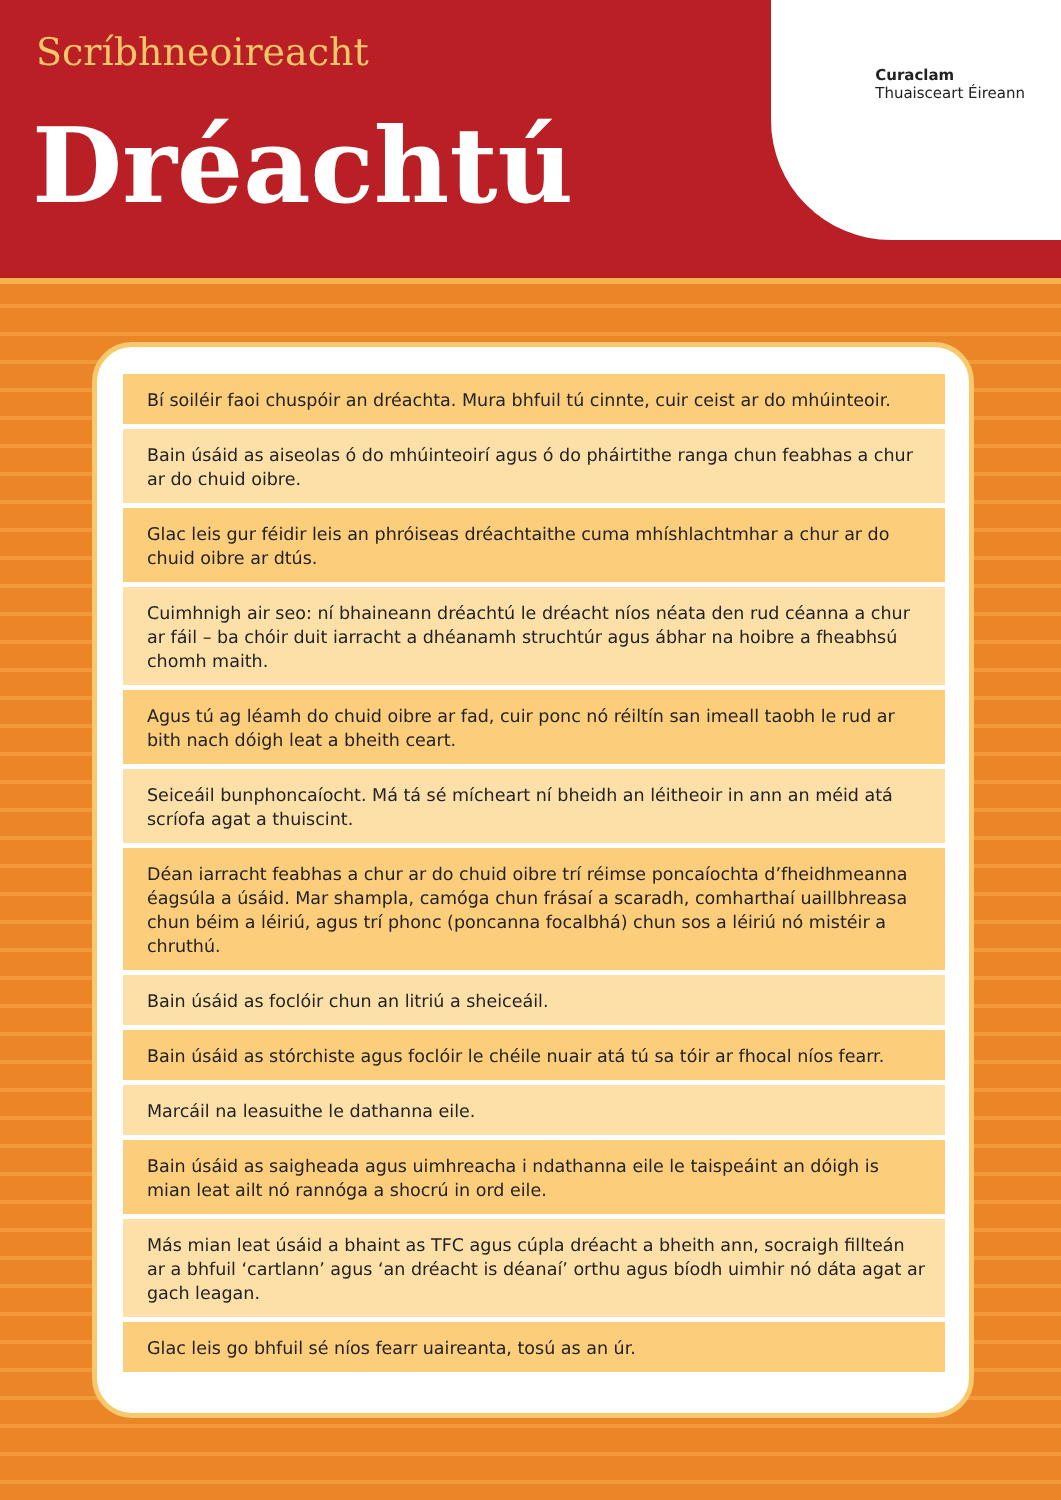Scríbhneoireacht
Dréachtú
Curaclam
Thuaisceart Éireann
Bí soiléir faoi chuspóir an dréachta. Mura bhfuil tú cinnte, cuir ceist ar do mhúinteoir.
Bain úsáid as aiseolas ó do mhúinteoirí agus ó do pháirtithe ranga chun feabhas a chur ar do chuid oibre.
Glac leis gur féidir leis an phróiseas dréachtaithe cuma mhíshlachtmhar a chur ar do chuid oibre ar dtús.
Cuimhnigh air seo: ní bhaineann dréachtú le dréacht níos néata den rud céanna a chur ar fáil – ba chóir duit iarracht a dhéanamh struchtúr agus ábhar na hoibre a fheabhsú chomh maith.
Agus tú ag léamh do chuid oibre ar fad, cuir ponc nó réiltín san imeall taobh le rud ar bith nach dóigh leat a bheith ceart.
Seiceáil bunphoncaíocht. Má tá sé mícheart ní bheidh an léitheoir in ann an méid atá scríofa agat a thuiscint.
Déan iarracht feabhas a chur ar do chuid oibre trí réimse poncaíochta d’fheidhmeanna éagsúla a úsáid. Mar shampla, camóga chun frásaí a scaradh, comharthaí uaillbhreasa chun béim a léiriú, agus trí phonc (poncanna focalbhá) chun sos a léiriú nó mistéir a chruthú.
Bain úsáid as foclóir chun an litriú a sheiceáil.
Bain úsáid as stórchiste agus foclóir le chéile nuair atá tú sa tóir ar fhocal níos fearr.
Marcáil na leasuithe le dathanna eile.
Bain úsáid as saigheada agus uimhreacha i ndathanna eile le taispeáint an dóigh is mian leat ailt nó rannóga a shocrú in ord eile.
Más mian leat úsáid a bhaint as TFC agus cúpla dréacht a bheith ann, socraigh fillteán ar a bhfuil ‘cartlann’ agus ‘an dréacht is déanaí’ orthu agus bíodh uimhir nó dáta agat ar gach leagan.
Glac leis go bhfuil sé níos fearr uaireanta, tosú as an úr.